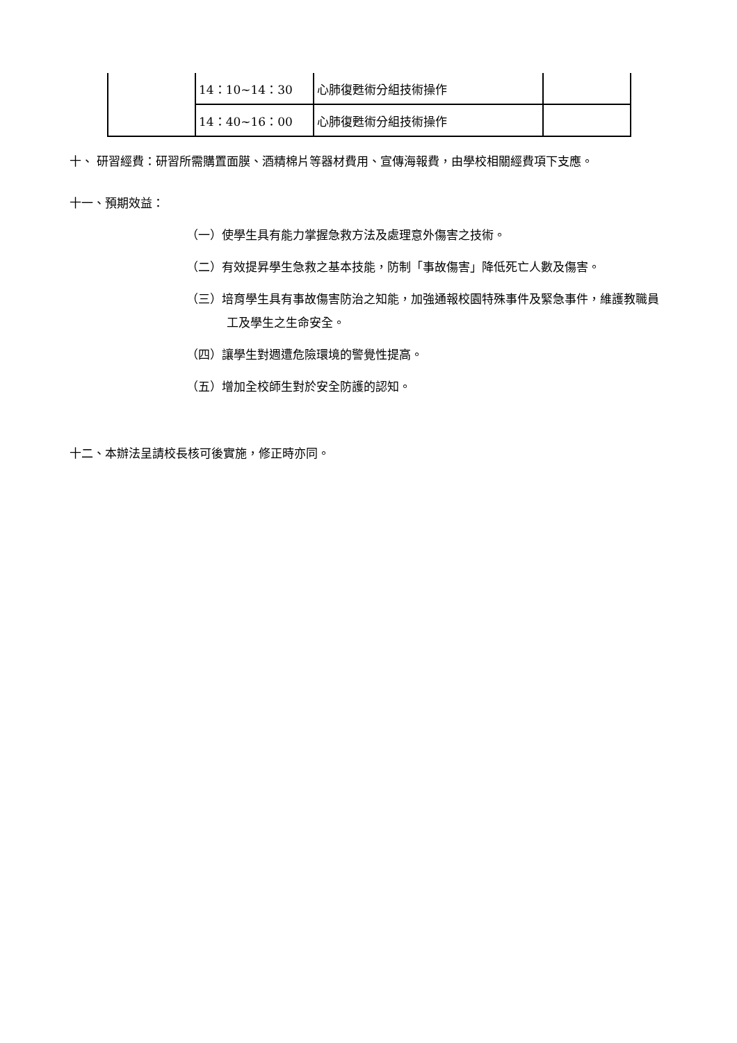| | 14：10~14：30 | 心肺復甦術分組技術操作 | |
| | 14：40~16：00 | 心肺復甦術分組技術操作 | |
十、 研習經費：研習所需購置面膜、酒精棉片等器材費用、宣傳海報費，由學校相關經費項下支應。
十一、預期效益：
（一）使學生具有能力掌握急救方法及處理意外傷害之技術。
（二）有效提昇學生急救之基本技能，防制「事故傷害」降低死亡人數及傷害。
（三）培育學生具有事故傷害防治之知能，加強通報校園特殊事件及緊急事件，維護教職員工及學生之生命安全。
（四）讓學生對週遭危險環境的警覺性提高。
（五）增加全校師生對於安全防護的認知。
十二、本辦法呈請校長核可後實施，修正時亦同。